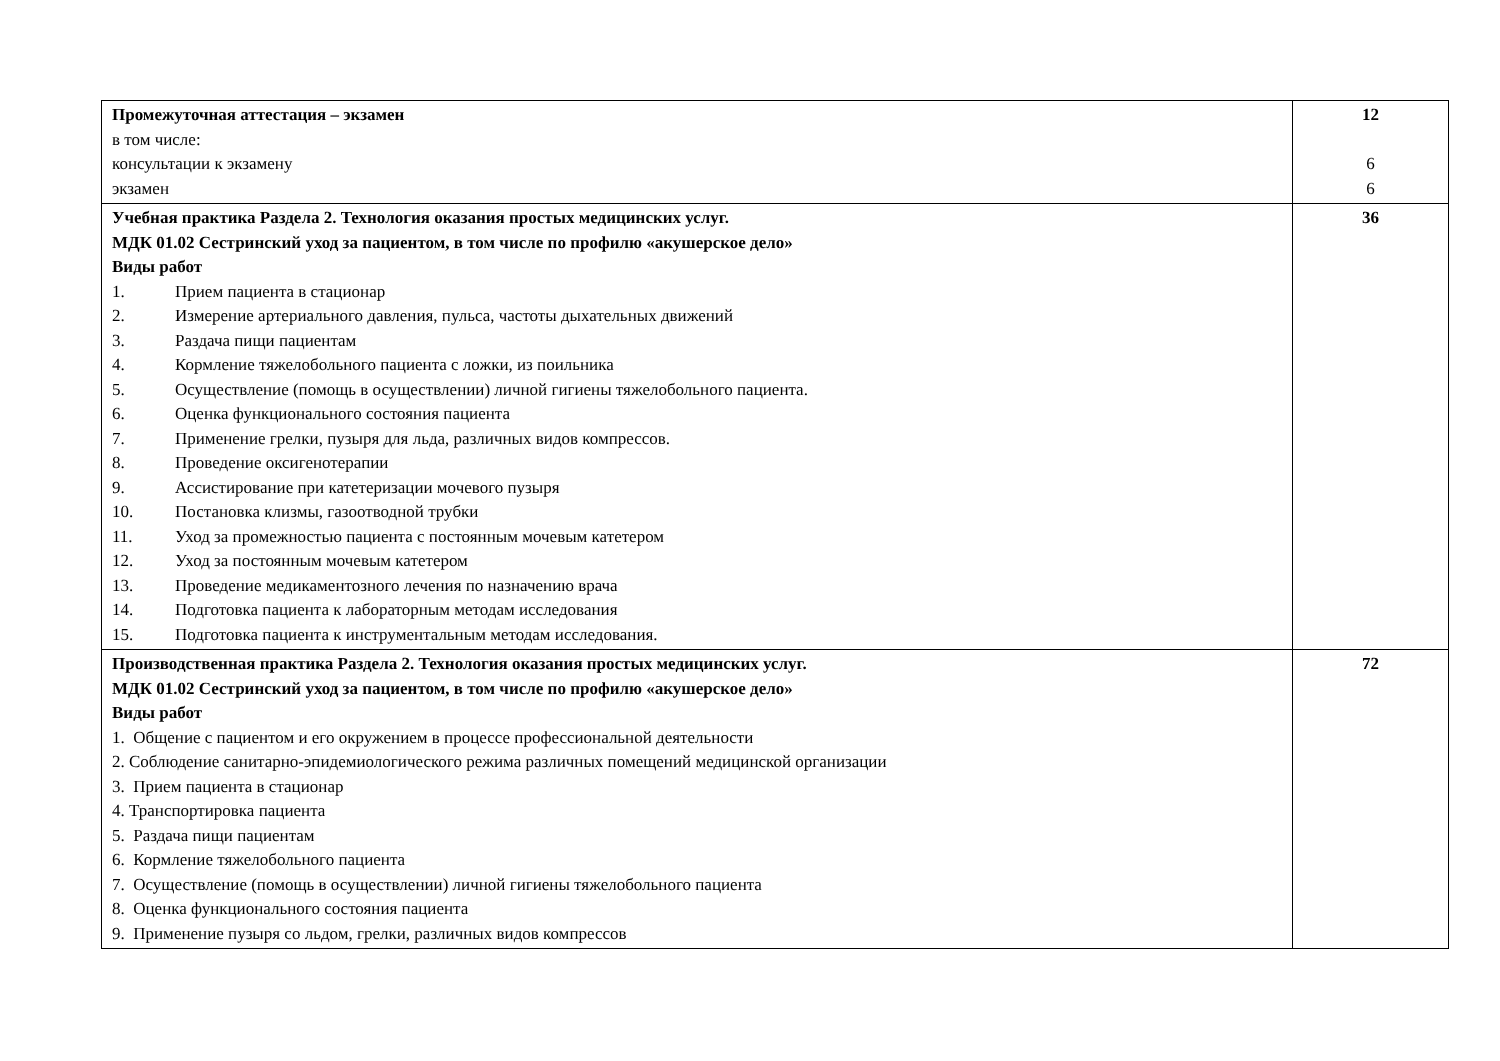| Промежуточная аттестация – экзамен в том числе: консультации к экзамену экзамен | 12 6 6 |
| Учебная практика Раздела 2. Технология оказания простых медицинских услуг. МДК 01.02 Сестринский уход за пациентом, в том числе по профилю «акушерское дело» Виды работ 1. Прием пациента в стационар 2. Измерение артериального давления, пульса, частоты дыхательных движений 3. Раздача пищи пациентам 4. Кормление тяжелобольного пациента с ложки, из поильника 5. Осуществление (помощь в осуществлении) личной гигиены тяжелобольного пациента. 6. Оценка функционального состояния пациента 7. Применение грелки, пузыря для льда, различных видов компрессов. 8. Проведение оксигенотерапии 9. Ассистирование при катетеризации мочевого пузыря 10. Постановка клизмы, газоотводной трубки 11. Уход за промежностью пациента с постоянным мочевым катетером 12. Уход за постоянным мочевым катетером 13. Проведение медикаментозного лечения по назначению врача 14. Подготовка пациента к лабораторным методам исследования 15. Подготовка пациента к инструментальным методам исследования. | 36 |
| Производственная практика Раздела 2. Технология оказания простых медицинских услуг. МДК 01.02 Сестринский уход за пациентом, в том числе по профилю «акушерское дело» Виды работ 1. Общение с пациентом и его окружением в процессе профессиональной деятельности 2. Соблюдение санитарно-эпидемиологического режима различных помещений медицинской организации 3. Прием пациента в стационар 4. Транспортировка пациента 5. Раздача пищи пациентам 6. Кормление тяжелобольного пациента 7. Осуществление (помощь в осуществлении) личной гигиены тяжелобольного пациента 8. Оценка функционального состояния пациента 9. Применение пузыря со льдом, грелки, различных видов компрессов | 72 |